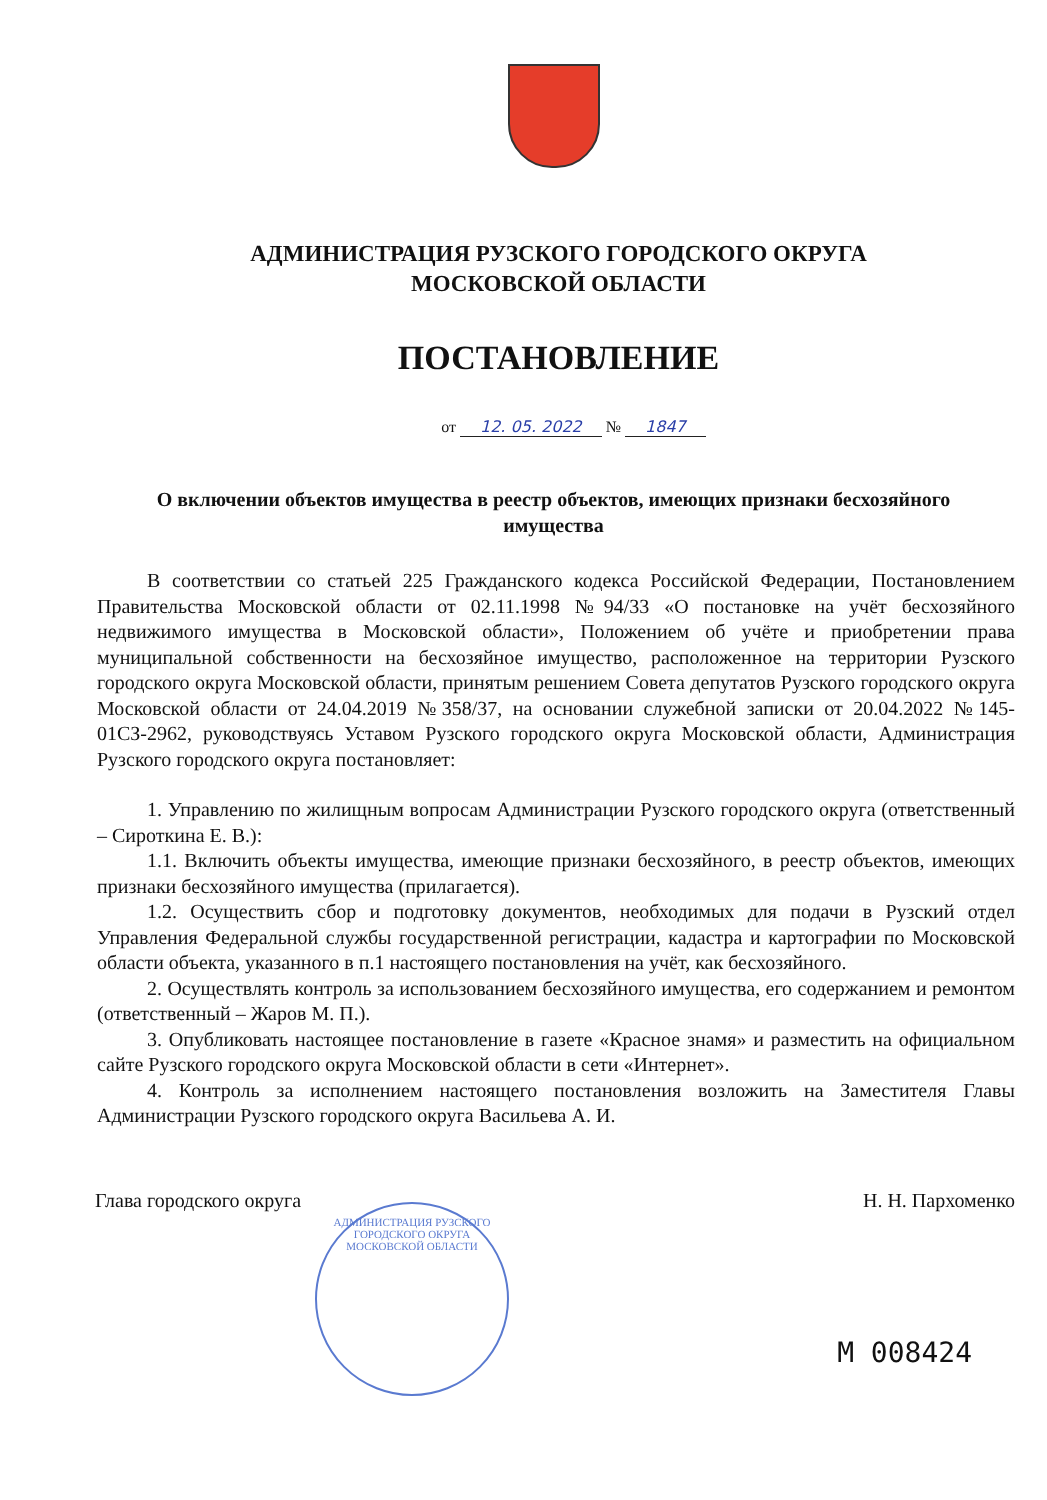АДМИНИСТРАЦИЯ РУЗСКОГО ГОРОДСКОГО ОКРУГА
МОСКОВСКОЙ ОБЛАСТИ
ПОСТАНОВЛЕНИЕ
от 12. 05. 2022 № 1847
О включении объектов имущества в реестр объектов, имеющих признаки бесхозяйного имущества
В соответствии со статьей 225 Гражданского кодекса Российской Федерации, Постановлением Правительства Московской области от 02.11.1998 №94/33 «О постановке на учёт бесхозяйного недвижимого имущества в Московской области», Положением об учёте и приобретении права муниципальной собственности на бесхозяйное имущество, расположенное на территории Рузского городского округа Московской области, принятым решением Совета депутатов Рузского городского округа Московской области от 24.04.2019 №358/37, на основании служебной записки от 20.04.2022 №145-01СЗ-2962, руководствуясь Уставом Рузского городского округа Московской области, Администрация Рузского городского округа постановляет:
1. Управлению по жилищным вопросам Администрации Рузского городского округа (ответственный – Сироткина Е. В.):
1.1. Включить объекты имущества, имеющие признаки бесхозяйного, в реестр объектов, имеющих признаки бесхозяйного имущества (прилагается).
1.2. Осуществить сбор и подготовку документов, необходимых для подачи в Рузский отдел Управления Федеральной службы государственной регистрации, кадастра и картографии по Московской области объекта, указанного в п.1 настоящего постановления на учёт, как бесхозяйного.
2. Осуществлять контроль за использованием бесхозяйного имущества, его содержанием и ремонтом (ответственный – Жаров М. П.).
3. Опубликовать настоящее постановление в газете «Красное знамя» и разместить на официальном сайте Рузского городского округа Московской области в сети «Интернет».
4. Контроль за исполнением настоящего постановления возложить на Заместителя Главы Администрации Рузского городского округа Васильева А. И.
Глава городского округа Н. Н. Пархоменко
АДМИНИСТРАЦИЯ РУЗСКОГО ГОРОДСКОГО ОКРУГА МОСКОВСКОЙ ОБЛАСТИ
М 008424